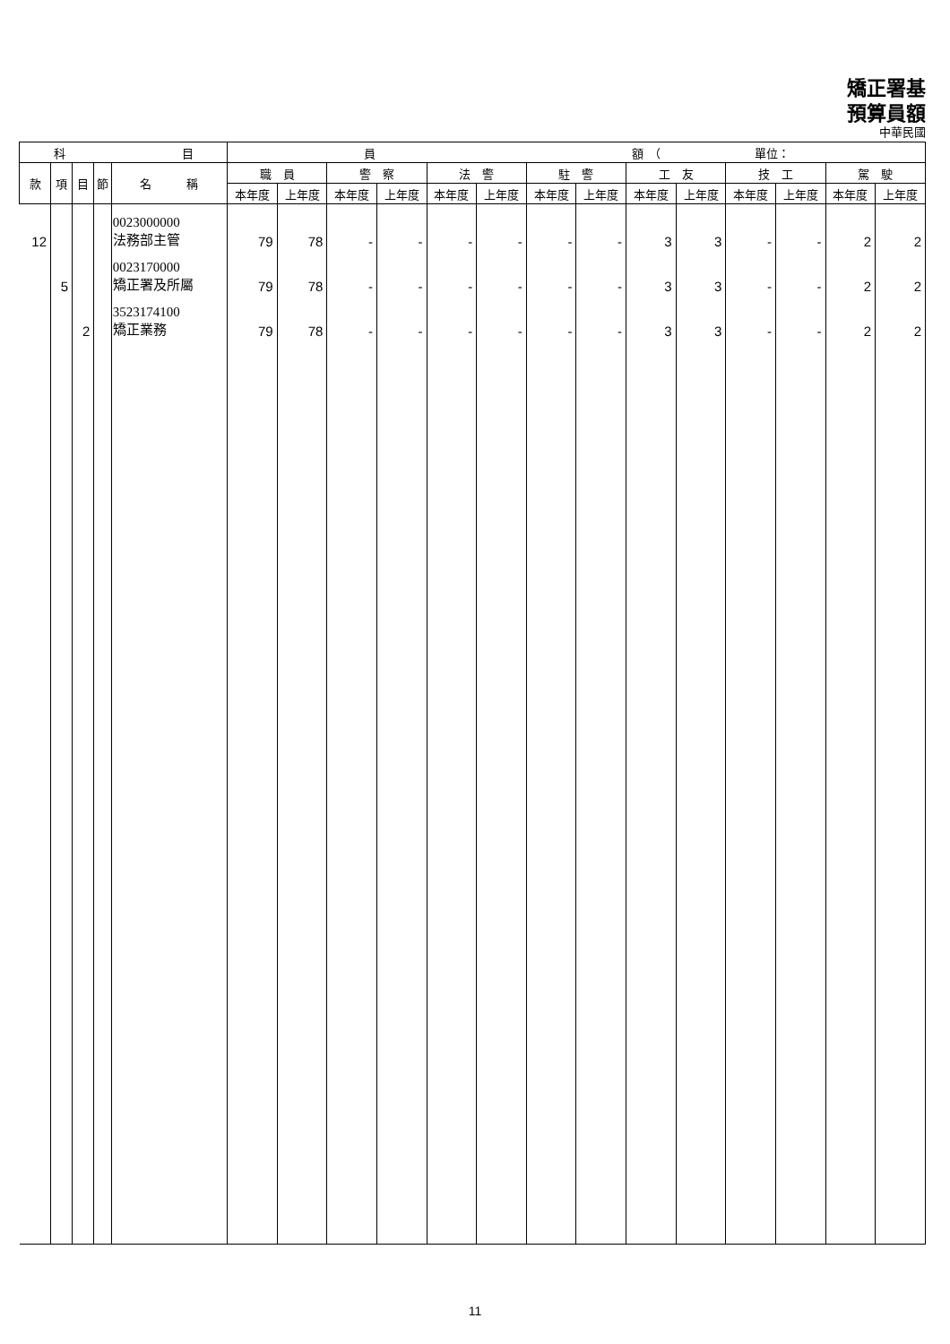矯正署基
預算員額
中華民國
| 科 目 | | | | | 員 額 （ 單位： | | | | | | | | | | | | | |
| --- | --- | --- | --- | --- | --- | --- | --- | --- | --- | --- | --- | --- | --- | --- | --- | --- | --- | --- |
| 款 | 項 | 目 | 節 | 名 稱 | 職 員 | | 警 察 | | 法 警 | | 駐 警 | | 工 友 | | 技 工 | | 駕 駛 | |
| | | | | | 本年度 | 上年度 | 本年度 | 上年度 | 本年度 | 上年度 | 本年度 | 上年度 | 本年度 | 上年度 | 本年度 | 上年度 | 本年度 | 上年度 |
| 12 | | | | 0023000000 法務部主管 | 79 | 78 | - | - | - | - | - | - | 3 | 3 | - | - | 2 | 2 |
| | 5 | | | 0023170000 矯正署及所屬 | 79 | 78 | - | - | - | - | - | - | 3 | 3 | - | - | 2 | 2 |
| | | 2 | | 3523174100 矯正業務 | 79 | 78 | - | - | - | - | - | - | 3 | 3 | - | - | 2 | 2 |
11